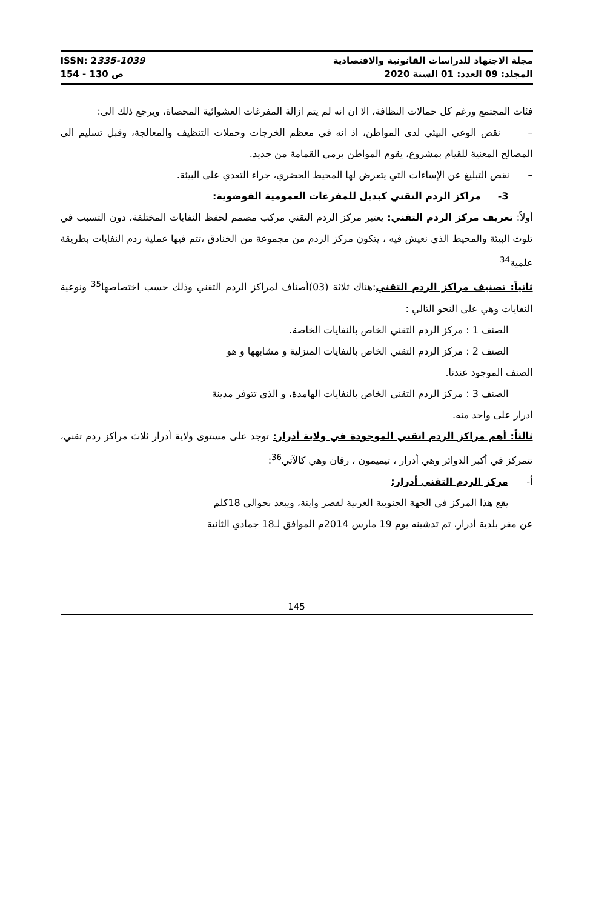ISSN: 2335-1039
ص 130 - 154
مجلة الاجتهاد للدراسات القانونية والاقتصادية
المجلد: 09 العدد: 01 السنة 2020
فئات المجتمع ورغم كل حمالات النظافة، الا ان انه لم يتم ازالة المفرغات العشوائية المحصاة، ويرجع ذلك الى:
– نقص الوعي البيئي لدى المواطن، اذ انه في معظم الخرجات وحملات التنظيف والمعالجة، وقبل تسليم الى المصالح المعنية للقيام بمشروع، يقوم المواطن برمي القمامة من جديد.
– نقص التبليغ عن الإساءات التي يتعرض لها المحيط الحضري، جراء التعدي على البيئة.
3- مراكز الردم التقني كبديل للمفرغات العمومية الفوضوية:
أولاً: تعريف مركز الردم التقني: يعتبر مركز الردم التقني مركب مصمم لحفظ النفايات المختلفة، دون التسبب في تلوث البيئة والمحيط الذي نعيش فيه ، يتكون مركز الردم من مجموعة من الخنادق ،تتم فيها عملية ردم النفايات بطريقة علمية<sup>34</sup>
ثانياً: تصنيف مراكز الردم التقني:هناك ثلاثة (03)أصناف لمراكز الردم التقني وذلك حسب اختصاصها<sup>35</sup> ونوعية النفايات وهي على النحو التالي :
الصنف 1 : مركز الردم التقني الخاص بالنفايات الخاصة.
الصنف 2 : مركز الردم التقني الخاص بالنفايات المنزلية و مشابهها و هو
الصنف الموجود عندنا.
الصنف 3 : مركز الردم التقني الخاص بالنفايات الهامدة، و الذي تتوفر مدينة
ادرار على واحد منه.
ثالثاً: أهم مراكز الردم اتقني الموجودة في ولاية أدرار: توجد على مستوى ولاية أدرار ثلاث مراكز ردم تقني، تتمركز في أكبر الدوائر وهي أدرار ، تيميمون ، رقان وهي كالآتي<sup>36</sup>:
أ- مركز الردم التقني أدرار:
يقع هذا المركز في الجهة الجنوبية الغربية لقصر واينة، ويبعد بحوالي 18كلم
عن مقر بلدية أدرار، تم تدشينه يوم 19 مارس 2014م الموافق لـ18 جمادي الثانية
145